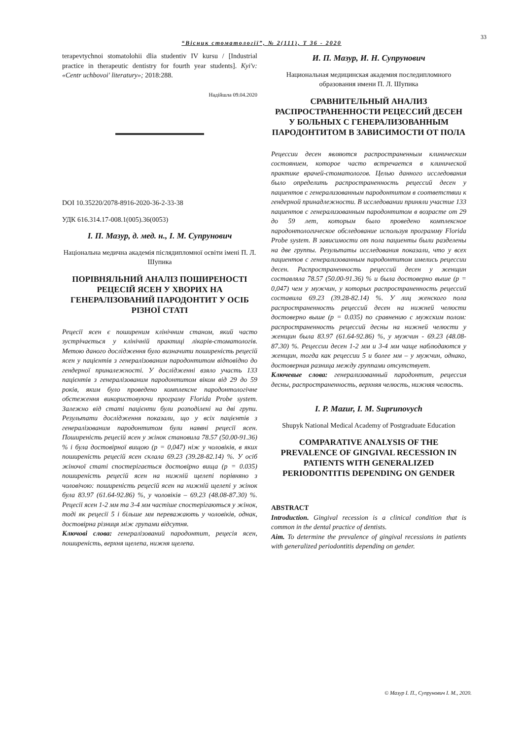33
“Вісник стоматології”, № 2(111), Т 36 - 2020
terapevtychnoi stomatolohii dlia studentiv IV kursu / [Industrial practice in therapeutic dentistry for fourth year students]. Kyi'v: «Centr uchbovoi' literatury»; 2018:288.
Надійшла 09.04.2020
DOI 10.35220/2078-8916-2020-36-2-33-38
УДК 616.314.17-008.1(005).36(0053)
І. П. Мазур, д. мед. н., І. М. Супрунович
Національна медична академія післядипломної освіти імені П. Л. Шупика
ПОРІВНЯЛЬНИЙ АНАЛІЗ ПОШИРЕНОСТІ РЕЦЕСІЙ ЯСЕН У ХВОРИХ НА ГЕНЕРАЛІЗОВАНИЙ ПАРОДОНТИТ У ОСІБ РІЗНОЇ СТАТІ
Рецесії ясен є поширеним клінічним станом, який часто зустрічається у клінічній практиці лікарів-стоматологів. Метою даного дослідження було визначити поширеність рецесій ясен у пацієнтів з генералізованим пародонтитом відповідно до гендерної приналежності. У дослідженні взяло участь 133 пацієнтів з генералізованим пародонтитом віком від 29 до 59 років, яким було проведено комплексне пародонтологічне обстеження використовуючи програму Florida Probe system. Залежно від статі пацієнти були розподілені на дві групи. Результати дослідження показали, що у всіх пацієнтів з генералізованим пародонтитом були наявні рецесії ясен. Поширеність рецесій ясен у жінок становила 78.57 (50.00-91.36) % і була достовірної вищою (p = 0,047) ніж у чоловіків, в яких поширеність рецесій ясен склала 69.23 (39.28-82.14) %. У осіб жіночої статі спостерігається достовірно вища (p = 0.035) поширеність рецесій ясен на нижній щелепі порівняно з чоловічою: поширеність рецесій ясен на нижній щелепі у жінок була 83.97 (61.64-92.86) %, у чоловіків – 69.23 (48.08-87.30) %. Рецесії ясен 1-2 мм та 3-4 мм частіше спостерігаються у жінок, тоді як рецесії 5 і більше мм переважають у чоловіків, однак, достовірна різниця між групами відсутня.
Ключові слова: генералізований пародонтит, рецесія ясен, поширеність, верхня щелепа, нижня щелепа.
И. П. Мазур, И. Н. Супрунович
Национальная медицинская академия последипломного образования имени П. Л. Шупика
СРАВНИТЕЛЬНЫЙ АНАЛИЗ РАСПРОСТРАНЕННОСТИ РЕЦЕССИЙ ДЕСЕН У БОЛЬНЫХ С ГЕНЕРАЛИЗОВАННЫМ ПАРОДОНТИТОМ В ЗАВИСИМОСТИ ОТ ПОЛА
Рецессии десен являются распространенным клиническим состоянием, которое часто встречается в клинической практике врачей-стоматологов. Целью данного исследования было определить распространенность рецессий десен у пациентов с генерализованным пародонтитом в соответствии к гендерной принадлежности. В исследовании приняли участие 133 пациентов с генерализованным пародонтитом в возрасте от 29 до 59 лет, которым было проведено комплексное пародонтологическое обследование используя программу Florida Probe system. В зависимости от пола пациенты были разделены на две группы. Результаты исследования показали, что у всех пациентов с генерализованным пародонтитом имелись рецессии десен. Распространенность рецессий десен у женщин составляла 78.57 (50.00-91.36) % и была достоверно выше (p = 0,047) чем у мужчин, у которых распространенность рецессий составила 69.23 (39.28-82.14) %. У лиц женского пола распространенность рецессий десен на нижней челюсти достоверно выше (p = 0.035) по сравнению с мужским полом: распространенность рецессий десны на нижней челюсти у женщин была 83.97 (61.64-92.86) %, у мужчин - 69.23 (48.08-87.30) %. Рецессии десен 1-2 мм и 3-4 мм чаще наблюдаются у женщин, тогда как рецессии 5 и более мм – у мужчин, однако, достоверная разница между группами отсутствует.
Ключевые слова: генерализованный пародонтит, рецессия десны, распространенность, верхняя челюсть, нижняя челюсть.
I. P. Mazur, I. M. Suprunovych
Shupyk National Medical Academy of Postgraduate Education
COMPARATIVE ANALYSIS OF THE PREVALENCE OF GINGIVAL RECESSION IN PATIENTS WITH GENERALIZED PERIODONTITIS DEPENDING ON GENDER
ABSTRACT
Introduction. Gingival recession is a clinical condition that is common in the dental practice of dentists.
Aim. To determine the prevalence of gingival recessions in patients with generalized periodontitis depending on gender.
© Мазур І. П., Супрунович І. М., 2020.